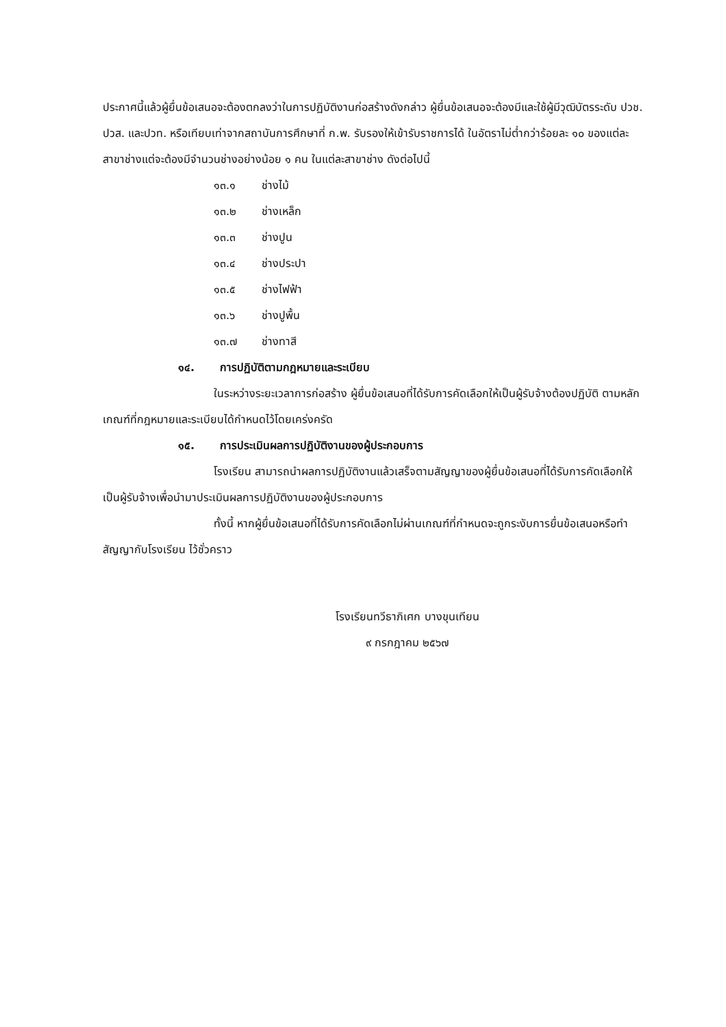ประกาศนี้แล้วผู้ยื่นข้อเสนอจะต้องตกลงว่าในการปฏิบัติงานก่อสร้างดังกล่าว ผู้ยื่นข้อเสนอจะต้องมีและใช้ผู้มีวุฒิบัตรระดับ ปวช. ปวส. และปวท. หรือเทียบเท่าจากสถาบันการศึกษาที่ ก.พ. รับรองให้เข้ารับราชการได้ ในอัตราไม่ต่ำกว่าร้อยละ ๑๐ ของแต่ละสาขาช่างแต่จะต้องมีจำนวนช่างอย่างน้อย ๑ คน ในแต่ละสาขาช่าง ดังต่อไปนี้
๑๓.๑ ช่างไม้
๑๓.๒ ช่างเหล็ก
๑๓.๓ ช่างปูน
๑๓.๔ ช่างประปา
๑๓.๕ ช่างไฟฟ้า
๑๓.๖ ช่างปูพื้น
๑๓.๗ ช่างทาสี
๑๔. การปฏิบัติตามกฎหมายและระเบียบ
ในระหว่างระยะเวลาการก่อสร้าง ผู้ยื่นข้อเสนอที่ได้รับการคัดเลือกให้เป็นผู้รับจ้างต้องปฏิบัติ ตามหลักเกณฑ์ที่กฎหมายและระเบียบได้กำหนดไว้โดยเคร่งครัด
๑๕. การประเมินผลการปฏิบัติงานของผู้ประกอบการ
โรงเรียน สามารถนำผลการปฏิบัติงานแล้วเสร็จตามสัญญาของผู้ยื่นข้อเสนอที่ได้รับการคัดเลือกให้ เป็นผู้รับจ้างเพื่อนำมาประเมินผลการปฏิบัติงานของผู้ประกอบการ
ทั้งนี้ หากผู้ยื่นข้อเสนอที่ได้รับการคัดเลือกไม่ผ่านเกณฑ์ที่กำหนดจะถูกระงับการยื่นข้อเสนอหรือทำสัญญากับโรงเรียน ไว้ชั่วคราว
โรงเรียนทวีธาภิเศก บางขุนเทียน
๙ กรกฎาคม ๒๕๖๗